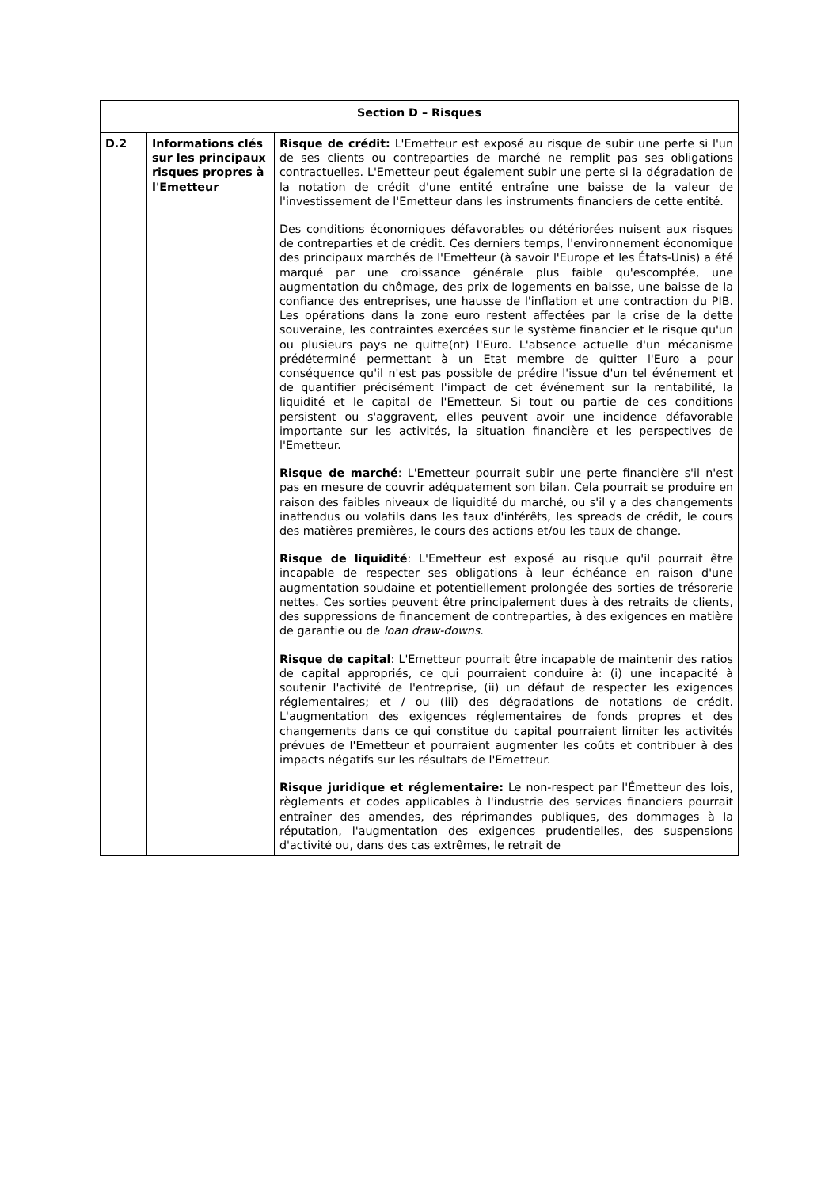| Section D – Risques | | |
| --- | --- | --- |
| D.2 | Informations clés sur les principaux risques propres à l'Emetteur | Risque de crédit: L'Emetteur est exposé au risque de subir une perte si l'un de ses clients ou contreparties de marché ne remplit pas ses obligations contractuelles. L'Emetteur peut également subir une perte si la dégradation de la notation de crédit d'une entité entraîne une baisse de la valeur de l'investissement de l'Emetteur dans les instruments financiers de cette entité. Des conditions économiques défavorables ou détériorées nuisent aux risques de contreparties et de crédit. Ces derniers temps, l'environnement économique des principaux marchés de l'Emetteur (à savoir l'Europe et les États-Unis) a été marqué par une croissance générale plus faible qu'escomptée, une augmentation du chômage, des prix de logements en baisse, une baisse de la confiance des entreprises, une hausse de l'inflation et une contraction du PIB. Les opérations dans la zone euro restent affectées par la crise de la dette souveraine, les contraintes exercées sur le système financier et le risque qu'un ou plusieurs pays ne quitte(nt) l'Euro. L'absence actuelle d'un mécanisme prédéterminé permettant à un Etat membre de quitter l'Euro a pour conséquence qu'il n'est pas possible de prédire l'issue d'un tel événement et de quantifier précisément l'impact de cet événement sur la rentabilité, la liquidité et le capital de l'Emetteur. Si tout ou partie de ces conditions persistent ou s'aggravent, elles peuvent avoir une incidence défavorable importante sur les activités, la situation financière et les perspectives de l'Emetteur. Risque de marché : L'Emetteur pourrait subir une perte financière s'il n'est pas en mesure de couvrir adéquatement son bilan. Cela pourrait se produire en raison des faibles niveaux de liquidité du marché, ou s'il y a des changements inattendus ou volatils dans les taux d'intérêts, les spreads de crédit, le cours des matières premières, le cours des actions et/ou les taux de change. Risque de liquidité : L'Emetteur est exposé au risque qu'il pourrait être incapable de respecter ses obligations à leur échéance en raison d'une augmentation soudaine et potentiellement prolongée des sorties de trésorerie nettes. Ces sorties peuvent être principalement dues à des retraits de clients, des suppressions de financement de contreparties, à des exigences en matière de garantie ou de loan draw-downs . Risque de capital : L'Emetteur pourrait être incapable de maintenir des ratios de capital appropriés, ce qui pourraient conduire à: (i) une incapacité à soutenir l'activité de l'entreprise, (ii) un défaut de respecter les exigences réglementaires; et / ou (iii) des dégradations de notations de crédit. L'augmentation des exigences réglementaires de fonds propres et des changements dans ce qui constitue du capital pourraient limiter les activités prévues de l'Emetteur et pourraient augmenter les coûts et contribuer à des impacts négatifs sur les résultats de l'Emetteur. Risque juridique et réglementaire: Le non-respect par l'Émetteur des lois, règlements et codes applicables à l'industrie des services financiers pourrait entraîner des amendes, des réprimandes publiques, des dommages à la réputation, l'augmentation des exigences prudentielles, des suspensions d'activité ou, dans des cas extrêmes, le retrait de |